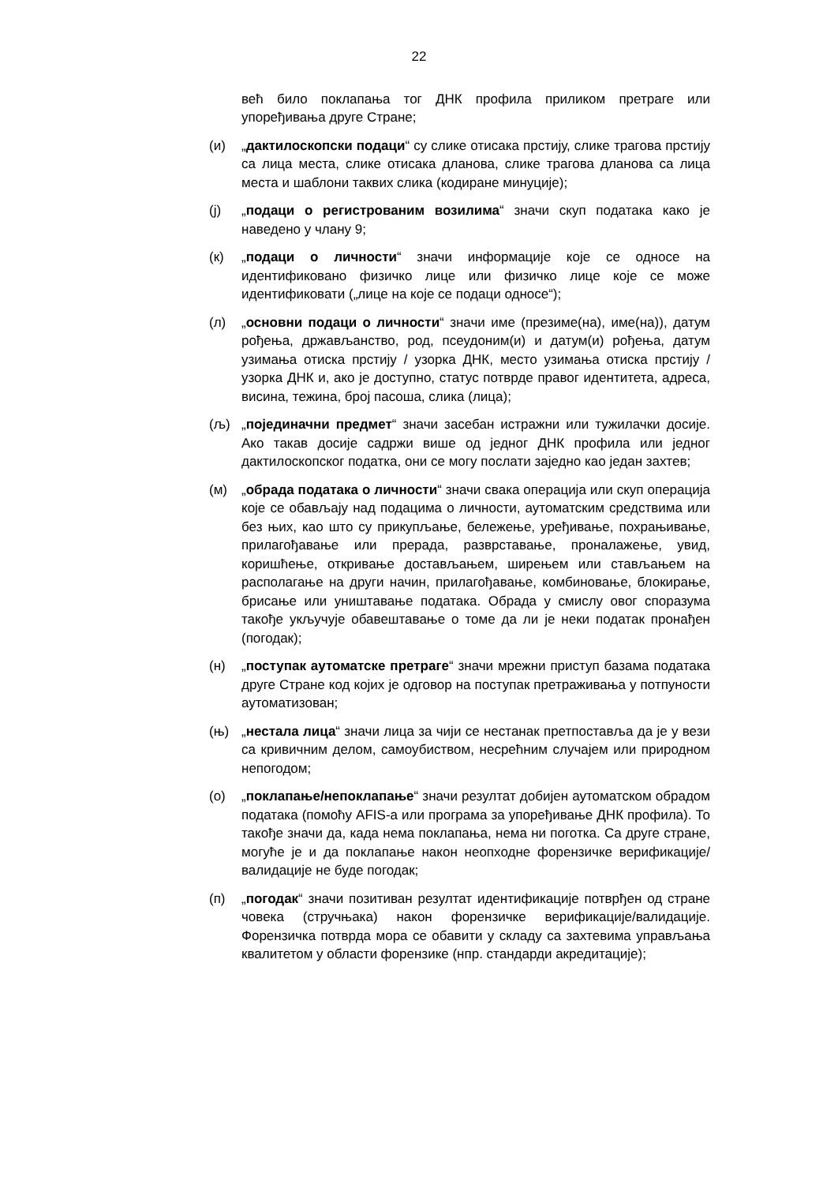22
већ било поклапања тог ДНК профила приликом претраге или упоређивања друге Стране;
(и) „дактилоскопски подаци“ су слике отисака прстију, слике трагова прстију са лица места, слике отисака дланова, слике трагова дланова са лица места и шаблони таквих слика (кодиране минуције);
(ј) „подаци о регистрованим возилима“ значи скуп података како је наведено у члану 9;
(к) „подаци о личности“ значи информације које се односе на идентификовано физичко лице или физичко лице које се може идентификовати („лице на које се подаци односе“);
(л) „основни подаци о личности“ значи име (презиме(на), име(на)), датум рођења, држављанство, род, псеудоним(и) и датум(и) рођења, датум узимања отиска прстију / узорка ДНК, место узимања отиска прстију / узорка ДНК и, ако је доступно, статус потврде правог идентитета, адреса, висина, тежина, број пасоша, слика (лица);
(љ) „појединачни предмет“ значи засебан истражни или тужилачки досије. Ако такав досије садржи више од једног ДНК профила или једног дактилоскопског податка, они се могу послати заједно као један захтев;
(м) „обрада података о личности“ значи свака операција или скуп операција које се обављају над подацима о личности, аутоматским средствима или без њих, као што су прикупљање, бележење, уређивање, похрањивање, прилагођавање или прерада, разврставање, проналажење, увид, коришћење, откривање достављањем, ширењем или стављањем на располагање на други начин, прилагођавање, комбиновање, блокирање, брисање или уништавање података. Обрада у смислу овог споразума такође укључује обавештавање о томе да ли је неки податак пронађен (погодак);
(н) „поступак аутоматске претраге“ значи мрежни приступ базама података друге Стране код којих је одговор на поступак претраживања у потпуности аутоматизован;
(њ) „нестала лица“ значи лица за чији се нестанак претпоставља да је у вези са кривичним делом, самоубиством, несрећним случајем или природном непогодом;
(о) „поклапање/непоклапање“ значи резултат добијен аутоматском обрадом података (помоћу AFIS-а или програма за упоређивање ДНК профила). То такође значи да, када нема поклапања, нема ни поготка. Са друге стране, могуће је и да поклапање након неопходне форензичке верификације/валидације не буде погодак;
(п) „погодак“ значи позитиван резултат идентификације потврђен од стране човека (стручњака) након форензичке верификације/валидације. Форензичка потврда мора се обавити у складу са захтевима управљања квалитетом у области форензике (нпр. стандарди акредитације);